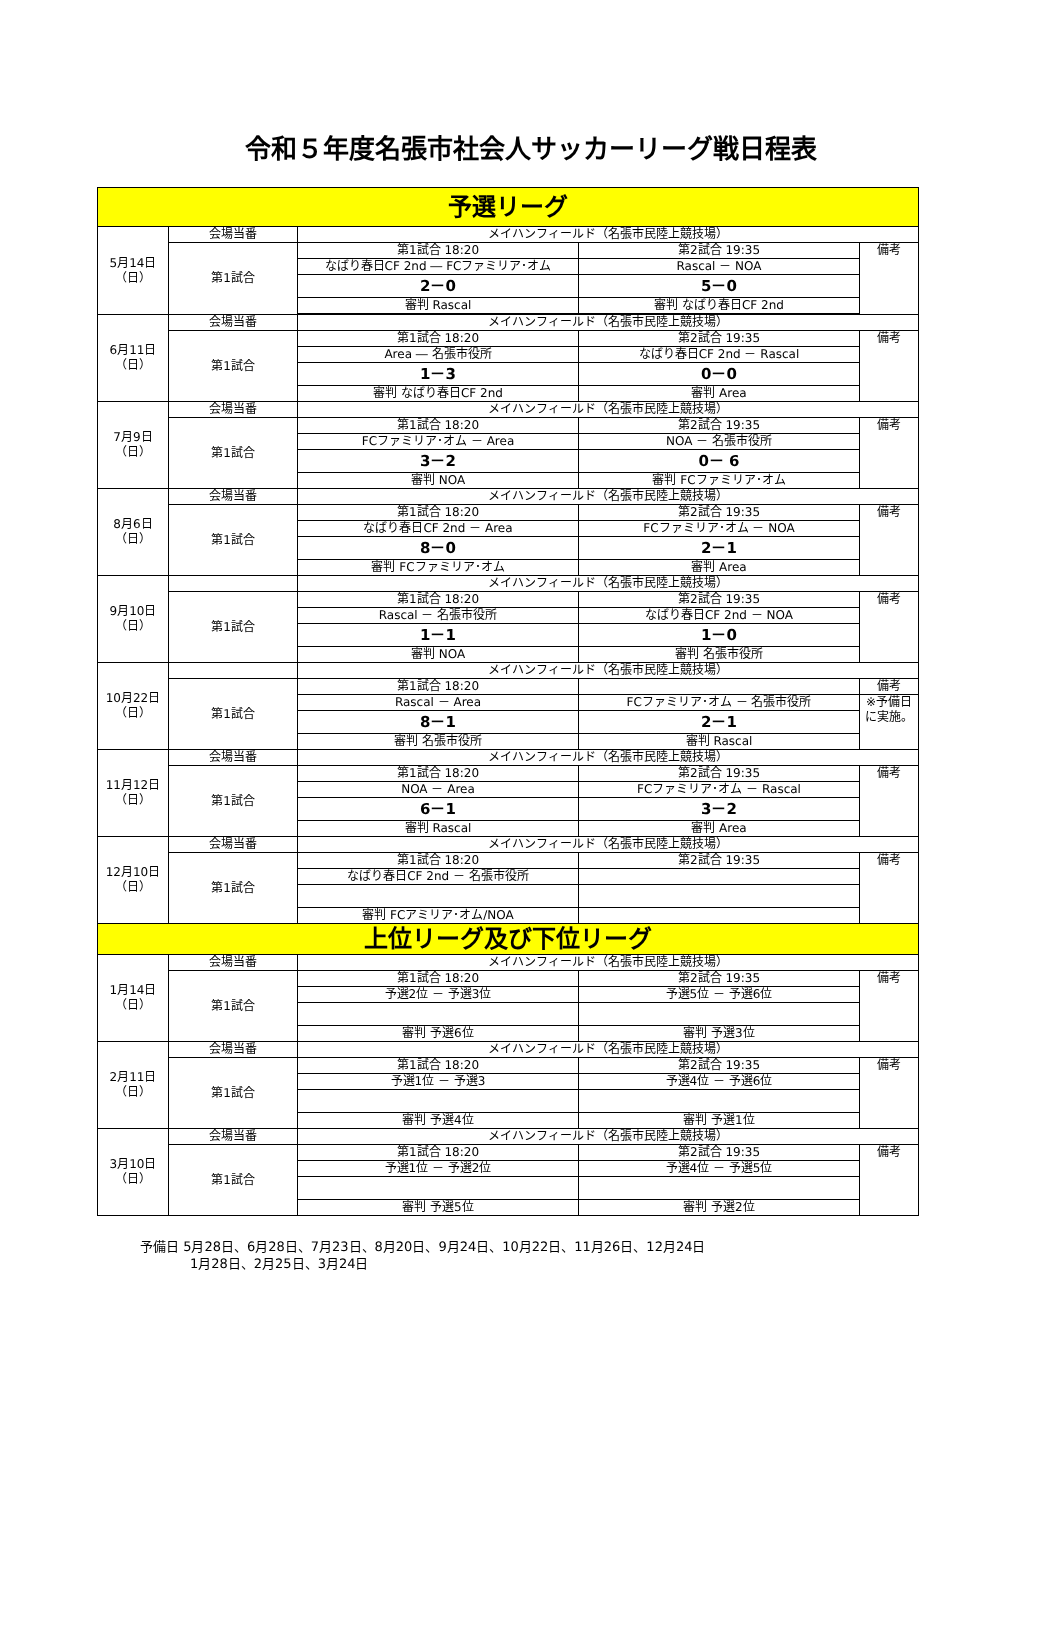令和５年度名張市社会人サッカーリーグ戦日程表
| 予選リーグ | | | | |
| 5月14日 （日） | 会場当番 | メイハンフィールド（名張市民陸上競技場） | | |
| | 第1試合 | 第1試合 18:20 | 第2試合 19:35 | 備考 |
| | | なばり春日CF 2nd ― FCファミリア･オム | Rascal － NOA | |
| | | 2－0 | 5－0 | |
| | | 審判 Rascal | 審判 なばり春日CF 2nd | |
| 6月11日 （日） | 会場当番 | メイハンフィールド（名張市民陸上競技場） | | |
| | 第1試合 | 第1試合 18:20 | 第2試合 19:35 | 備考 |
| | | Area ― 名張市役所 | なばり春日CF 2nd － Rascal | |
| | | 1－3 | 0－0 | |
| | | 審判 なばり春日CF 2nd | 審判 Area | |
| 7月9日 （日） | 会場当番 | メイハンフィールド（名張市民陸上競技場） | | |
| | 第1試合 | 第1試合 18:20 | 第2試合 19:35 | 備考 |
| | | FCファミリア･オム － Area | NOA － 名張市役所 | |
| | | 3－2 | 0－ 6 | |
| | | 審判 NOA | 審判 FCファミリア･オム | |
| 8月6日 （日） | 会場当番 | メイハンフィールド（名張市民陸上競技場） | | |
| | 第1試合 | 第1試合 18:20 | 第2試合 19:35 | 備考 |
| | | なばり春日CF 2nd － Area | FCファミリア･オム － NOA | |
| | | 8－0 | 2－1 | |
| | | 審判 FCファミリア･オム | 審判 Area | |
| 9月10日 （日） | | メイハンフィールド（名張市民陸上競技場） | | |
| | 第1試合 | 第1試合 18:20 | 第2試合 19:35 | 備考 |
| | | Rascal － 名張市役所 | なばり春日CF 2nd － NOA | |
| | | 1－1 | 1－0 | |
| | | 審判 NOA | 審判 名張市役所 | |
| 10月22日 （日） | | メイハンフィールド（名張市民陸上競技場） | | |
| | 第1試合 | 第1試合 18:20 | | 備考 |
| | | Rascal － Area | FCファミリア･オム － 名張市役所 | ※予備日に実施。 |
| | | 8－1 | 2－1 | |
| | | 審判 名張市役所 | 審判 Rascal | |
| 11月12日 （日） | 会場当番 | メイハンフィールド（名張市民陸上競技場） | | |
| | 第1試合 | 第1試合 18:20 | 第2試合 19:35 | 備考 |
| | | NOA － Area | FCファミリア･オム － Rascal | |
| | | 6－1 | 3－2 | |
| | | 審判 Rascal | 審判 Area | |
| 12月10日 （日） | 会場当番 | メイハンフィールド（名張市民陸上競技場） | | |
| | 第1試合 | 第1試合 18:20 | 第2試合 19:35 | 備考 |
| | | なばり春日CF 2nd － 名張市役所 | | |
| | | 審判 FCアミリア･オム/NOA | | |
| 上位リーグ及び下位リーグ | | | | |
| 1月14日 （日） | 会場当番 | メイハンフィールド（名張市民陸上競技場） | | |
| | 第1試合 | 第1試合 18:20 | 第2試合 19:35 | 備考 |
| | | 予選2位 － 予選3位 | 予選5位 － 予選6位 | |
| | | 審判 予選6位 | 審判 予選3位 | |
| 2月11日 （日） | 会場当番 | メイハンフィールド（名張市民陸上競技場） | | |
| | 第1試合 | 第1試合 18:20 | 第2試合 19:35 | 備考 |
| | | 予選1位 － 予選3 | 予選4位 － 予選6位 | |
| | | 審判 予選4位 | 審判 予選1位 | |
| 3月10日 （日） | 会場当番 | メイハンフィールド（名張市民陸上競技場） | | |
| | 第1試合 | 第1試合 18:20 | 第2試合 19:35 | 備考 |
| | | 予選1位 － 予選2位 | 予選4位 － 予選5位 | |
| | | 審判 予選5位 | 審判 予選2位 | |
予備日 5月28日、6月28日、7月23日、8月20日、9月24日、10月22日、11月26日、12月24日
1月28日、2月25日、3月24日